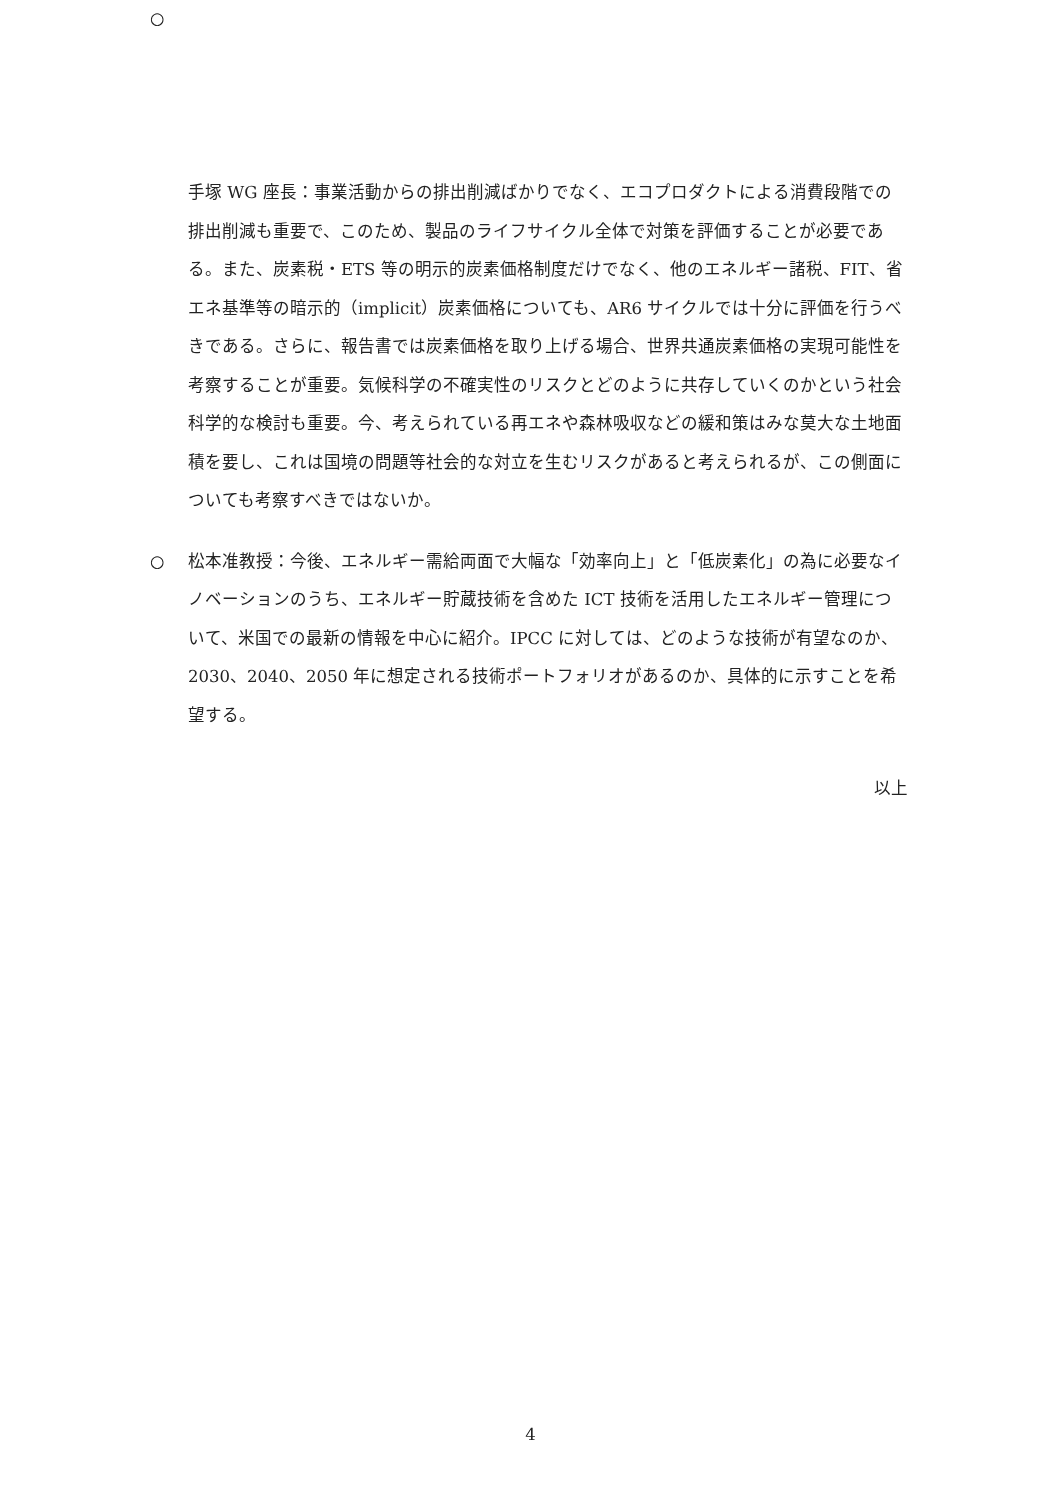○
手塚 WG 座長：事業活動からの排出削減ばかりでなく、エコプロダクトによる消費段階での排出削減も重要で、このため、製品のライフサイクル全体で対策を評価することが必要である。また、炭素税・ETS 等の明示的炭素価格制度だけでなく、他のエネルギー諸税、FIT、省エネ基準等の暗示的（implicit）炭素価格についても、AR6 サイクルでは十分に評価を行うべきである。さらに、報告書では炭素価格を取り上げる場合、世界共通炭素価格の実現可能性を考察することが重要。気候科学の不確実性のリスクとどのように共存していくのかという社会科学的な検討も重要。今、考えられている再エネや森林吸収などの緩和策はみな莫大な土地面積を要し、これは国境の問題等社会的な対立を生むリスクがあると考えられるが、この側面についても考察すべきではないか。
○ 松本准教授：今後、エネルギー需給両面で大幅な「効率向上」と「低炭素化」の為に必要なイノベーションのうち、エネルギー貯蔵技術を含めた ICT 技術を活用したエネルギー管理について、米国での最新の情報を中心に紹介。IPCC に対しては、どのような技術が有望なのか、2030、2040、2050 年に想定される技術ポートフォリオがあるのか、具体的に示すことを希望する。
以上
4